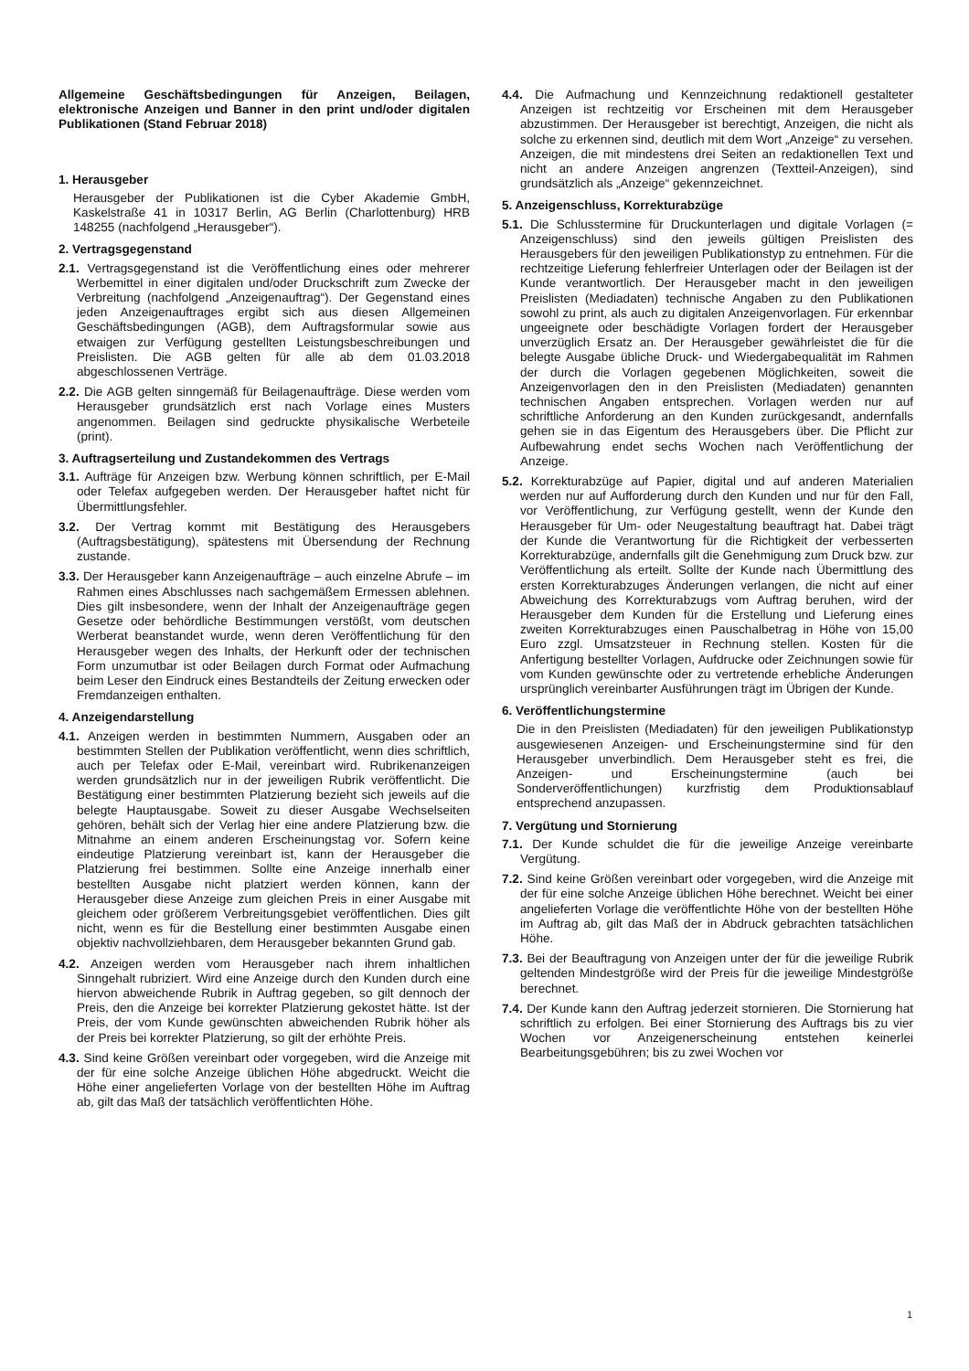Allgemeine Geschäftsbedingungen für Anzeigen, Beilagen, elektronische Anzeigen und Banner in den print und/oder digitalen Publikationen (Stand Februar 2018)
1. Herausgeber
Herausgeber der Publikationen ist die Cyber Akademie GmbH, Kaskelstraße 41 in 10317 Berlin, AG Berlin (Charlottenburg) HRB 148255 (nachfolgend „Herausgeber“).
2. Vertragsgegenstand
2.1. Vertragsgegenstand ist die Veröffentlichung eines oder mehrerer Werbemittel in einer digitalen und/oder Druckschrift zum Zwecke der Verbreitung (nachfolgend „Anzeigenauftrag“). Der Gegenstand eines jeden Anzeigenauftrages ergibt sich aus diesen Allgemeinen Geschäftsbedingungen (AGB), dem Auftragsformular sowie aus etwaigen zur Verfügung gestellten Leistungsbeschreibungen und Preislisten. Die AGB gelten für alle ab dem 01.03.2018 abgeschlossenen Verträge.
2.2. Die AGB gelten sinngemäß für Beilagenaufträge. Diese werden vom Herausgeber grundsätzlich erst nach Vorlage eines Musters angenommen. Beilagen sind gedruckte physikalische Werbeteile (print).
3. Auftragserteilung und Zustandekommen des Vertrags
3.1. Aufträge für Anzeigen bzw. Werbung können schriftlich, per E-Mail oder Telefax aufgegeben werden. Der Herausgeber haftet nicht für Übermittlungsfehler.
3.2. Der Vertrag kommt mit Bestätigung des Herausgebers (Auftragsbestätigung), spätestens mit Übersendung der Rechnung zustande.
3.3. Der Herausgeber kann Anzeigenaufträge – auch einzelne Abrufe – im Rahmen eines Abschlusses nach sachgemäßem Ermessen ablehnen. Dies gilt insbesondere, wenn der Inhalt der Anzeigenaufträge gegen Gesetze oder behördliche Bestimmungen verstößt, vom deutschen Werberat beanstandet wurde, wenn deren Veröffentlichung für den Herausgeber wegen des Inhalts, der Herkunft oder der technischen Form unzumutbar ist oder Beilagen durch Format oder Aufmachung beim Leser den Eindruck eines Bestandteils der Zeitung erwecken oder Fremdanzeigen enthalten.
4. Anzeigendarstellung
4.1. Anzeigen werden in bestimmten Nummern, Ausgaben oder an bestimmten Stellen der Publikation veröffentlicht, wenn dies schriftlich, auch per Telefax oder E-Mail, vereinbart wird. Rubrikenanzeigen werden grundsätzlich nur in der jeweiligen Rubrik veröffentlicht. Die Bestätigung einer bestimmten Platzierung bezieht sich jeweils auf die belegte Hauptausgabe. Soweit zu dieser Ausgabe Wechselseiten gehören, behält sich der Verlag hier eine andere Platzierung bzw. die Mitnahme an einem anderen Erscheinungstag vor. Sofern keine eindeutige Platzierung vereinbart ist, kann der Herausgeber die Platzierung frei bestimmen. Sollte eine Anzeige innerhalb einer bestellten Ausgabe nicht platziert werden können, kann der Herausgeber diese Anzeige zum gleichen Preis in einer Ausgabe mit gleichem oder größerem Verbreitungsgebiet veröffentlichen. Dies gilt nicht, wenn es für die Bestellung einer bestimmten Ausgabe einen objektiv nachvollziehbaren, dem Herausgeber bekannten Grund gab.
4.2. Anzeigen werden vom Herausgeber nach ihrem inhaltlichen Sinngehalt rubriziert. Wird eine Anzeige durch den Kunden durch eine hiervon abweichende Rubrik in Auftrag gegeben, so gilt dennoch der Preis, den die Anzeige bei korrekter Platzierung gekostet hätte. Ist der Preis, der vom Kunde gewünschten abweichenden Rubrik höher als der Preis bei korrekter Platzierung, so gilt der erhöhte Preis.
4.3. Sind keine Größen vereinbart oder vorgegeben, wird die Anzeige mit der für eine solche Anzeige üblichen Höhe abgedruckt. Weicht die Höhe einer angelieferten Vorlage von der bestellten Höhe im Auftrag ab, gilt das Maß der tatsächlich veröffentlichten Höhe.
4.4. Die Aufmachung und Kennzeichnung redaktionell gestalteter Anzeigen ist rechtzeitig vor Erscheinen mit dem Herausgeber abzustimmen. Der Herausgeber ist berechtigt, Anzeigen, die nicht als solche zu erkennen sind, deutlich mit dem Wort „Anzeige“ zu versehen. Anzeigen, die mit mindestens drei Seiten an redaktionellen Text und nicht an andere Anzeigen angrenzen (Textteil-Anzeigen), sind grundsätzlich als „Anzeige“ gekennzeichnet.
5. Anzeigenschluss, Korrekturabzüge
5.1. Die Schlusstermine für Druckunterlagen und digitale Vorlagen (= Anzeigenschluss) sind den jeweils gültigen Preislisten des Herausgebers für den jeweiligen Publikationstyp zu entnehmen. Für die rechtzeitige Lieferung fehlerfreier Unterlagen oder der Beilagen ist der Kunde verantwortlich. Der Herausgeber macht in den jeweiligen Preislisten (Mediadaten) technische Angaben zu den Publikationen sowohl zu print, als auch zu digitalen Anzeigenvorlagen. Für erkennbar ungeeignete oder beschädigte Vorlagen fordert der Herausgeber unverzüglich Ersatz an. Der Herausgeber gewährleistet die für die belegte Ausgabe übliche Druck- und Wiedergabequalität im Rahmen der durch die Vorlagen gegebenen Möglichkeiten, soweit die Anzeigenvorlagen den in den Preislisten (Mediadaten) genannten technischen Angaben entsprechen. Vorlagen werden nur auf schriftliche Anforderung an den Kunden zurückgesandt, andernfalls gehen sie in das Eigentum des Herausgebers über. Die Pflicht zur Aufbewahrung endet sechs Wochen nach Veröffentlichung der Anzeige.
5.2. Korrekturabzüge auf Papier, digital und auf anderen Materialien werden nur auf Aufforderung durch den Kunden und nur für den Fall, vor Veröffentlichung, zur Verfügung gestellt, wenn der Kunde den Herausgeber für Um- oder Neugestaltung beauftragt hat. Dabei trägt der Kunde die Verantwortung für die Richtigkeit der verbesserten Korrekturabzüge, andernfalls gilt die Genehmigung zum Druck bzw. zur Veröffentlichung als erteilt. Sollte der Kunde nach Übermittlung des ersten Korrekturabzuges Änderungen verlangen, die nicht auf einer Abweichung des Korrekturabzugs vom Auftrag beruhen, wird der Herausgeber dem Kunden für die Erstellung und Lieferung eines zweiten Korrekturabzuges einen Pauschalbetrag in Höhe von 15,00 Euro zzgl. Umsatzsteuer in Rechnung stellen. Kosten für die Anfertigung bestellter Vorlagen, Aufdrucke oder Zeichnungen sowie für vom Kunden gewünschte oder zu vertretende erhebliche Änderungen ursprünglich vereinbarter Ausführungen trägt im Übrigen der Kunde.
6. Veröffentlichungstermine
Die in den Preislisten (Mediadaten) für den jeweiligen Publikationstyp ausgewiesenen Anzeigen- und Erscheinungstermine sind für den Herausgeber unverbindlich. Dem Herausgeber steht es frei, die Anzeigen- und Erscheinungstermine (auch bei Sonderveröffentlichungen) kurzfristig dem Produktionsablauf entsprechend anzupassen.
7. Vergütung und Stornierung
7.1. Der Kunde schuldet die für die jeweilige Anzeige vereinbarte Vergütung.
7.2. Sind keine Größen vereinbart oder vorgegeben, wird die Anzeige mit der für eine solche Anzeige üblichen Höhe berechnet. Weicht bei einer angelieferten Vorlage die veröffentlichte Höhe von der bestellten Höhe im Auftrag ab, gilt das Maß der in Abdruck gebrachten tatsächlichen Höhe.
7.3. Bei der Beauftragung von Anzeigen unter der für die jeweilige Rubrik geltenden Mindestgröße wird der Preis für die jeweilige Mindestgröße berechnet.
7.4. Der Kunde kann den Auftrag jederzeit stornieren. Die Stornierung hat schriftlich zu erfolgen. Bei einer Stornierung des Auftrags bis zu vier Wochen vor Anzeigenerscheinung entstehen keinerlei Bearbeitungsgebühren; bis zu zwei Wochen vor
1